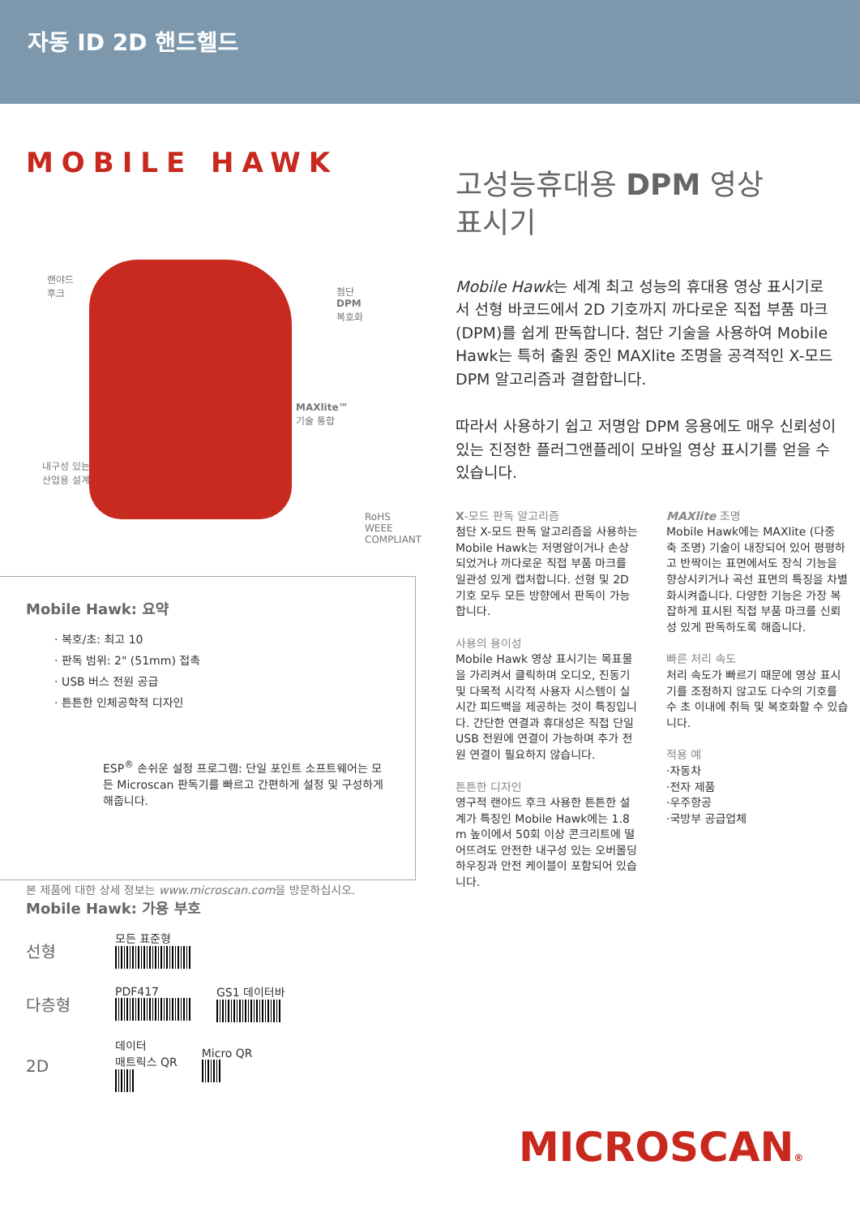자동 ID 2D 핸드헬드
MOBILE HAWK
랜야드
후크
첨단
DPM
복호화
MAXlite™
기술 통합
내구성 있는
산업용 설계
RoHS WEEE COMPLIANT
Mobile Hawk: 요약
· 복호/초: 최고 10
· 판독 범위: 2" (51mm) 접촉
· USB 버스 전원 공급
· 튼튼한 인체공학적 디자인
ESP<sup>®</sup> 손쉬운 설정 프로그램: 단일 포인트 소프트웨어는 모든 Microscan 판독기를 빠르고 간편하게 설정 및 구성하게 해줍니다.
본 제품에 대한 상세 정보는 www.microscan.com을 방문하십시오.
Mobile Hawk: 가용 부호
선형 모든 표준형
다층형 PDF417
GS1 데이터바
2D 데이터
매트릭스 QR
Micro QR
고성능휴대용 DPM 영상
표시기
Mobile Hawk는 세계 최고 성능의 휴대용 영상 표시기로서 선형 바코드에서 2D 기호까지 까다로운 직접 부품 마크(DPM)를 쉽게 판독합니다. 첨단 기술을 사용하여 Mobile Hawk는 특허 출원 중인 MAXlite 조명을 공격적인 X-모드 DPM 알고리즘과 결합합니다.
따라서 사용하기 쉽고 저명암 DPM 응용에도 매우 신뢰성이 있는 진정한 플러그앤플레이 모바일 영상 표시기를 얻을 수 있습니다.
X-모드 판독 알고리즘
첨단 X-모드 판독 알고리즘을 사용하는 Mobile Hawk는 저명암이거나 손상되었거나 까다로운 직접 부품 마크를 일관성 있게 캡처합니다. 선형 및 2D 기호 모두 모든 방향에서 판독이 가능합니다.
사용의 용이성
Mobile Hawk 영상 표시기는 목표물을 가리켜서 클릭하며 오디오, 진동기 및 다목적 시각적 사용자 시스템이 실시간 피드백을 제공하는 것이 특징입니다. 간단한 연결과 휴대성은 직접 단일 USB 전원에 연결이 가능하며 추가 전원 연결이 필요하지 않습니다.
튼튼한 디자인
영구적 랜야드 후크 사용한 튼튼한 설계가 특징인 Mobile Hawk에는 1.8 m 높이에서 50회 이상 콘크리트에 떨어뜨려도 안전한 내구성 있는 오버몰딩 하우징과 안전 케이블이 포함되어 있습니다.
MAXlite 조명
Mobile Hawk에는 MAXlite (다중 축 조명) 기술이 내장되어 있어 평평하고 반짝이는 표면에서도 장식 기능을 향상시키거나 곡선 표면의 특징을 차별화시켜줍니다. 다양한 기능은 가장 복잡하게 표시된 직접 부품 마크를 신뢰성 있게 판독하도록 해줍니다.
빠른 처리 속도
처리 속도가 빠르기 때문에 영상 표시기를 조정하지 않고도 다수의 기호를 수 초 이내에 취득 및 복호화할 수 있습니다.
적용 예
·자동차
·전자 제품
·우주항공
·국방부 공급업체
MICROSCAN®